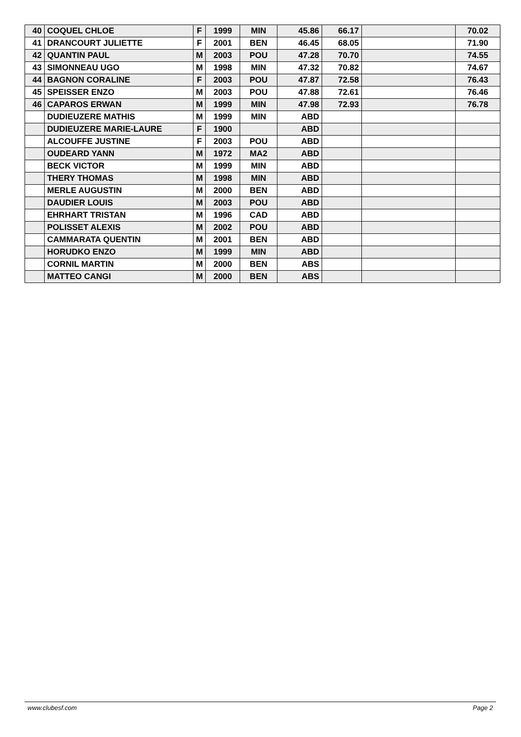| 40 | COQUEL CHLOE | F | 1999 | MIN | 45.86 | 66.17 | | 70.02 |
| 41 | DRANCOURT JULIETTE | F | 2001 | BEN | 46.45 | 68.05 | | 71.90 |
| 42 | QUANTIN PAUL | M | 2003 | POU | 47.28 | 70.70 | | 74.55 |
| 43 | SIMONNEAU UGO | M | 1998 | MIN | 47.32 | 70.82 | | 74.67 |
| 44 | BAGNON CORALINE | F | 2003 | POU | 47.87 | 72.58 | | 76.43 |
| 45 | SPEISSER ENZO | M | 2003 | POU | 47.88 | 72.61 | | 76.46 |
| 46 | CAPAROS ERWAN | M | 1999 | MIN | 47.98 | 72.93 | | 76.78 |
| | DUDIEUZERE MATHIS | M | 1999 | MIN | ABD | | | |
| | DUDIEUZERE MARIE-LAURE | F | 1900 | | ABD | | | |
| | ALCOUFFE JUSTINE | F | 2003 | POU | ABD | | | |
| | OUDEARD YANN | M | 1972 | MA2 | ABD | | | |
| | BECK VICTOR | M | 1999 | MIN | ABD | | | |
| | THERY THOMAS | M | 1998 | MIN | ABD | | | |
| | MERLE AUGUSTIN | M | 2000 | BEN | ABD | | | |
| | DAUDIER LOUIS | M | 2003 | POU | ABD | | | |
| | EHRHART TRISTAN | M | 1996 | CAD | ABD | | | |
| | POLISSET ALEXIS | M | 2002 | POU | ABD | | | |
| | CAMMARATA QUENTIN | M | 2001 | BEN | ABD | | | |
| | HORUDKO ENZO | M | 1999 | MIN | ABD | | | |
| | CORNIL MARTIN | M | 2000 | BEN | ABS | | | |
| | MATTEO CANGI | M | 2000 | BEN | ABS | | | |
www.clubesf.com Page 2